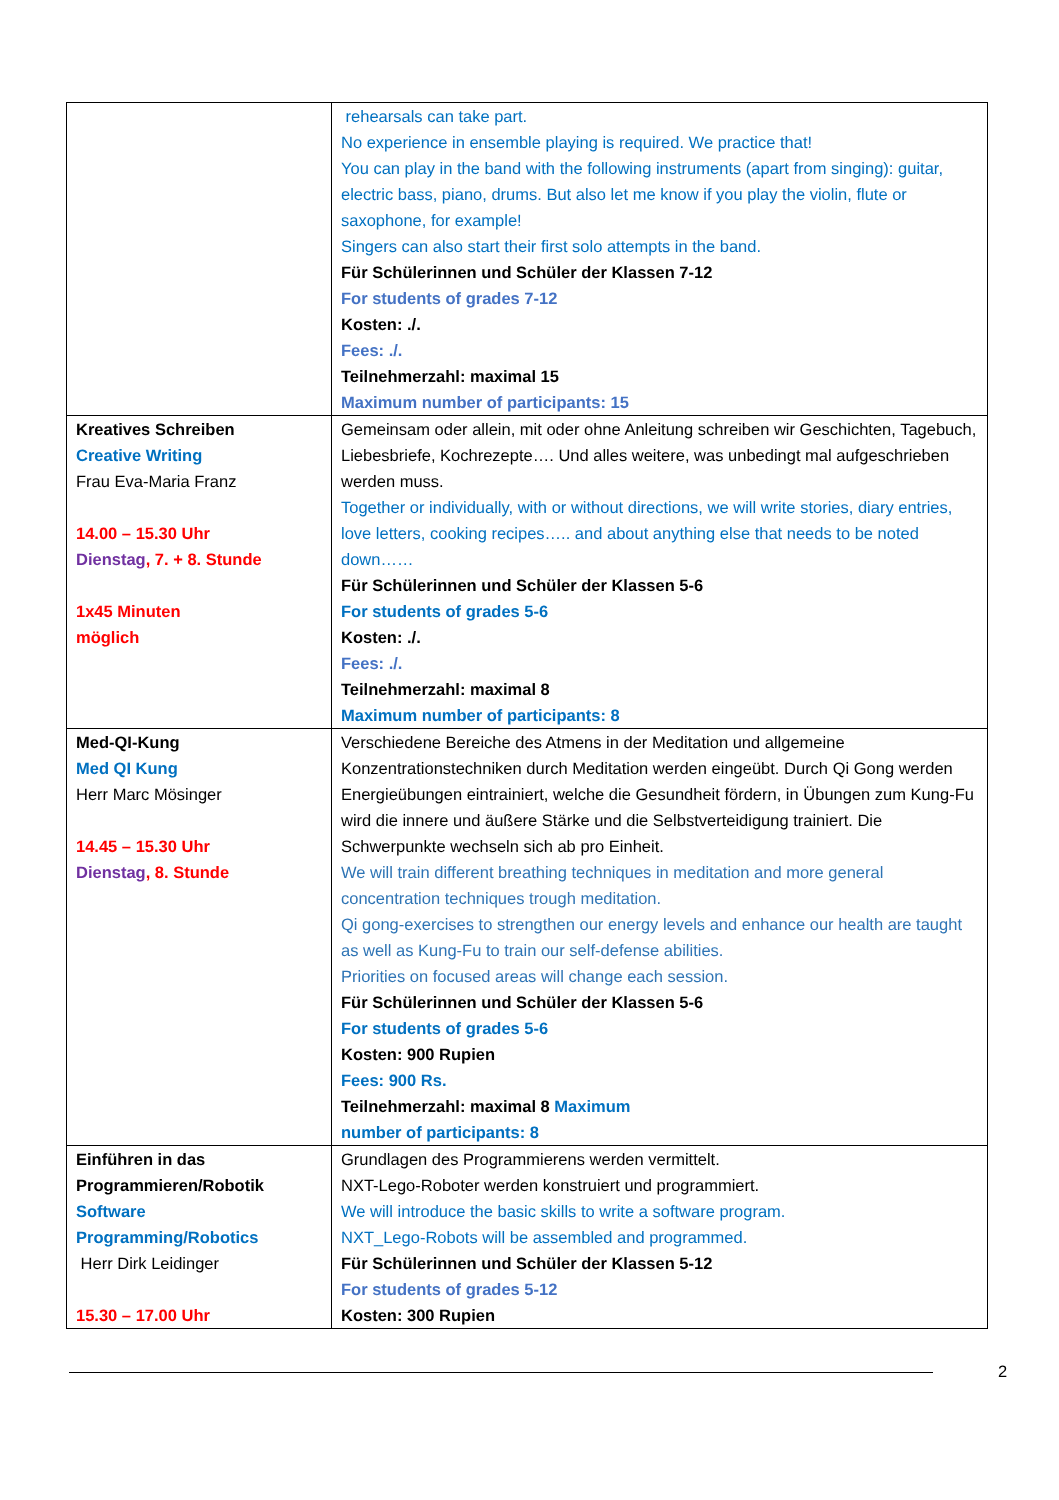| | rehearsals can take part. No experience in ensemble playing is required. We practice that! You can play in the band with the following instruments (apart from singing): guitar, electric bass, piano, drums. But also let me know if you play the violin, flute or saxophone, for example! Singers can also start their first solo attempts in the band. Für Schülerinnen und Schüler der Klassen 7-12 For students of grades 7-12 Kosten: ./. Fees: ./. Teilnehmerzahl: maximal 15 Maximum number of participants: 15 |
| Kreatives Schreiben Creative Writing Frau Eva-Maria Franz 14.00 – 15.30 Uhr Dienstag , 7. + 8. Stunde 1x45 Minuten möglich | Gemeinsam oder allein, mit oder ohne Anleitung schreiben wir Geschichten, Tagebuch, Liebesbriefe, Kochrezepte…. Und alles weitere, was unbedingt mal aufgeschrieben werden muss. Together or individually, with or without directions, we will write stories, diary entries, love letters, cooking recipes….. and about anything else that needs to be noted down…… Für Schülerinnen und Schüler der Klassen 5-6 For students of grades 5-6 Kosten: ./. Fees: ./. Teilnehmerzahl: maximal 8 Maximum number of participants: 8 |
| Med-QI-Kung Med QI Kung Herr Marc Mösinger 14.45 – 15.30 Uhr Dienstag , 8. Stunde | Verschiedene Bereiche des Atmens in der Meditation und allgemeine Konzentrationstechniken durch Meditation werden eingeübt. Durch Qi Gong werden Energieübungen eintrainiert, welche die Gesundheit fördern, in Übungen zum Kung-Fu wird die innere und äußere Stärke und die Selbstverteidigung trainiert. Die Schwerpunkte wechseln sich ab pro Einheit. We will train different breathing techniques in meditation and more general concentration techniques trough meditation. Qi gong-exercises to strengthen our energy levels and enhance our health are taught as well as Kung-Fu to train our self-defense abilities. Priorities on focused areas will change each session. Für Schülerinnen und Schüler der Klassen 5-6 For students of grades 5-6 Kosten: 900 Rupien Fees: 900 Rs. Teilnehmerzahl: maximal 8 Maximum number of participants: 8 |
| Einführen in das Programmieren/Robotik Software Programming/Robotics Herr Dirk Leidinger 15.30 – 17.00 Uhr | Grundlagen des Programmierens werden vermittelt. NXT-Lego-Roboter werden konstruiert und programmiert. We will introduce the basic skills to write a software program. NXT_Lego-Robots will be assembled and programmed. Für Schülerinnen und Schüler der Klassen 5-12 For students of grades 5-12 Kosten: 300 Rupien |
2